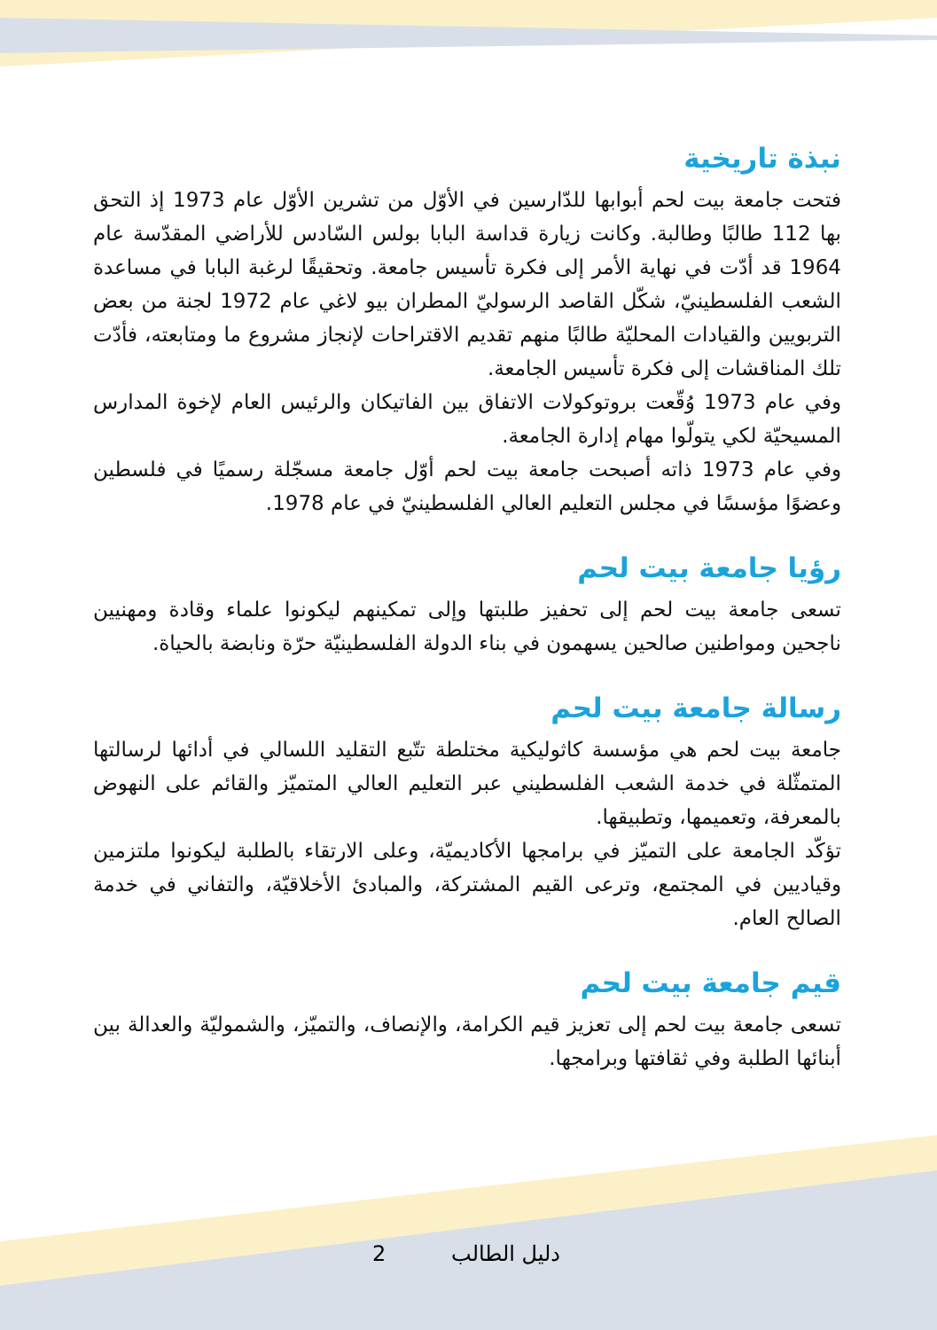نبذة تاريخية
فتحت جامعة بيت لحم أبوابها للدّارسين في الأوّل من تشرين الأوّل عام 1973 إذ التحق بها 112 طالبًا وطالبة. وكانت زيارة قداسة البابا بولس السّادس للأراضي المقدّسة عام 1964 قد أدّت في نهاية الأمر إلى فكرة تأسيس جامعة. وتحقيقًا لرغبة البابا في مساعدة الشعب الفلسطينيّ، شكّل القاصد الرسوليّ المطران بيو لاغي عام 1972 لجنة من بعض التربويين والقيادات المحليّة طالبًا منهم تقديم الاقتراحات لإنجاز مشروع ما ومتابعته، فأدّت تلك المناقشات إلى فكرة تأسيس الجامعة.
وفي عام 1973 وُقّعت بروتوكولات الاتفاق بين الفاتيكان والرئيس العام لإخوة المدارس المسيحيّة لكي يتولّوا مهام إدارة الجامعة.
وفي عام 1973 ذاته أصبحت جامعة بيت لحم أوّل جامعة مسجّلة رسميًا في فلسطين وعضوًا مؤسسًا في مجلس التعليم العالي الفلسطينيّ في عام 1978.
رؤيا جامعة بيت لحم
تسعى جامعة بيت لحم إلى تحفيز طلبتها وإلى تمكينهم ليكونوا علماء وقادة ومهنيين ناجحين ومواطنين صالحين يسهمون في بناء الدولة الفلسطينيّة حرّة ونابضة بالحياة.
رسالة جامعة بيت لحم
جامعة بيت لحم هي مؤسسة كاثوليكية مختلطة تتّبع التقليد اللسالي في أدائها لرسالتها المتمثّلة في خدمة الشعب الفلسطيني عبر التعليم العالي المتميّز والقائم على النهوض بالمعرفة، وتعميمها، وتطبيقها.
تؤكّد الجامعة على التميّز في برامجها الأكاديميّة، وعلى الارتقاء بالطلبة ليكونوا ملتزمين وقياديين في المجتمع، وترعى القيم المشتركة، والمبادئ الأخلاقيّة، والتفاني في خدمة الصالح العام.
قيم جامعة بيت لحم
تسعى جامعة بيت لحم إلى تعزيز قيم الكرامة، والإنصاف، والتميّز، والشموليّة والعدالة بين أبنائها الطلبة وفي ثقافتها وبرامجها.
2 دليل الطالب